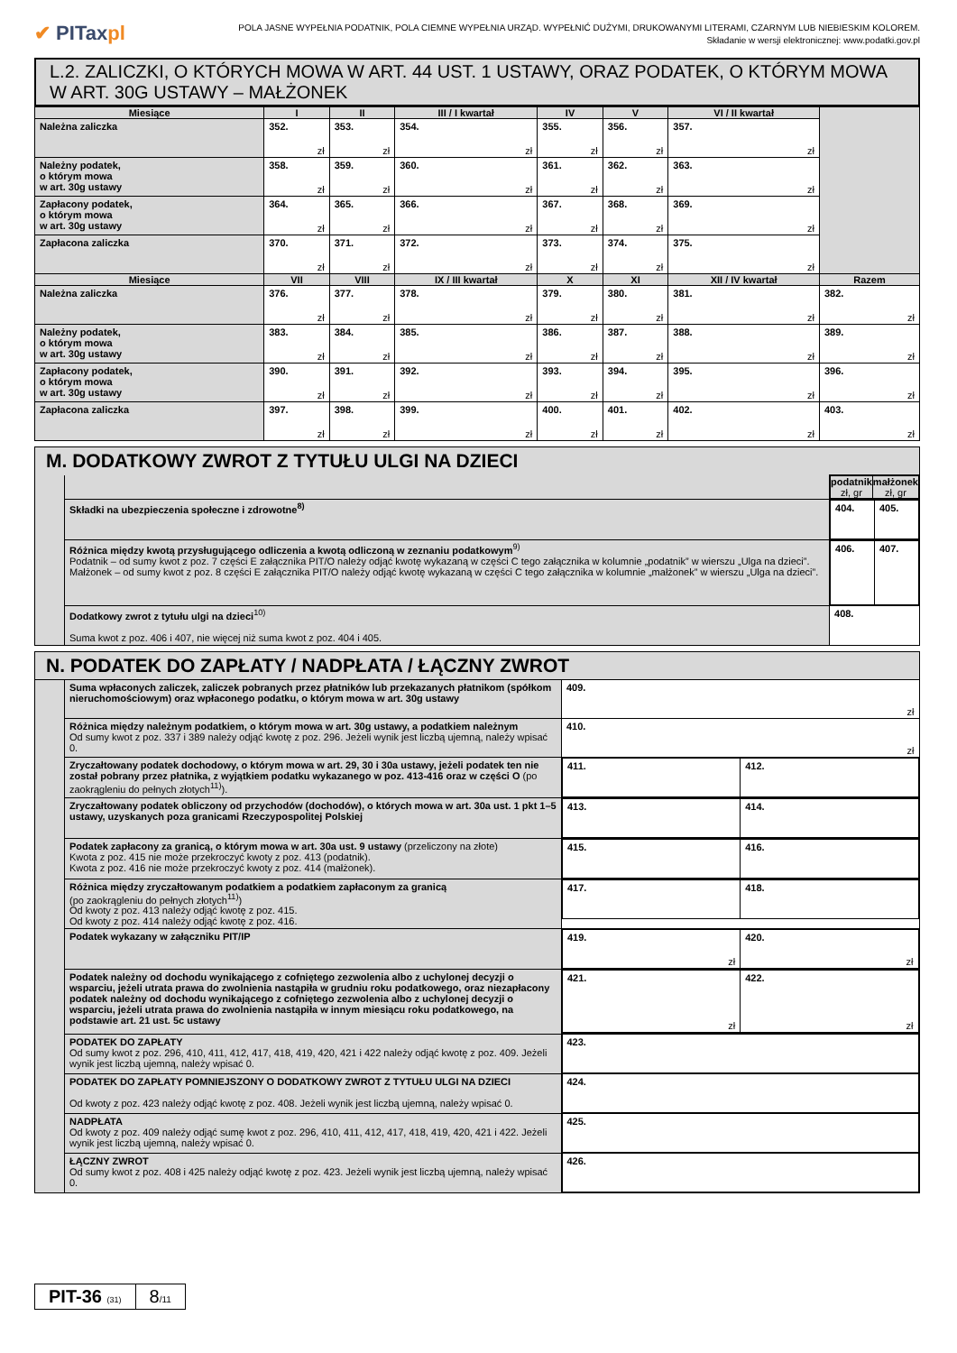✔ PITaxpl
POLA JASNE WYPEŁNIA PODATNIK, POLA CIEMNE WYPEŁNIA URZĄD. WYPEŁNIĆ DUŻYMI, DRUKOWANYMI LITERAMI, CZARNYM LUB NIEBIESKIM KOLOREM.
Składanie w wersji elektronicznej: www.podatki.gov.pl
L.2. ZALICZKI, O KTÓRYCH MOWA W ART. 44 UST. 1 USTAWY, ORAZ PODATEK, O KTÓRYM MOWA W ART. 30G USTAWY – MAŁŻONEK
| Miesiące | I | II | III / I kwartał | IV | V | VI / II kwartał | |
| --- | --- | --- | --- | --- | --- | --- | --- |
| Należna zaliczka | 352. zł | 353. zł | 354. zł | 355. zł | 356. zł | 357. zł | |
| Należny podatek, o którym mowa w art. 30g ustawy | 358. zł | 359. zł | 360. zł | 361. zł | 362. zł | 363. zł | |
| Zapłacony podatek, o którym mowa w art. 30g ustawy | 364. zł | 365. zł | 366. zł | 367. zł | 368. zł | 369. zł | |
| Zapłacona zaliczka | 370. zł | 371. zł | 372. zł | 373. zł | 374. zł | 375. zł | |
| Miesiące | VII | VIII | IX / III kwartał | X | XI | XII / IV kwartał | Razem |
| Należna zaliczka | 376. zł | 377. zł | 378. zł | 379. zł | 380. zł | 381. zł | 382. zł |
| Należny podatek, o którym mowa w art. 30g ustawy | 383. zł | 384. zł | 385. zł | 386. zł | 387. zł | 388. zł | 389. zł |
| Zapłacony podatek, o którym mowa w art. 30g ustawy | 390. zł | 391. zł | 392. zł | 393. zł | 394. zł | 395. zł | 396. zł |
| Zapłacona zaliczka | 397. zł | 398. zł | 399. zł | 400. zł | 401. zł | 402. zł | 403. zł |
| M. DODATKOWY ZWROT Z TYTUŁU ULGI NA DZIECI | | |
| | | / podatnik zł, gr / małżonek zł, gr / / --- / --- / |
| | Składki na ubezpieczenia społeczne i zdrowotne<sup>8)</sup> | / 404. / 405. / |
| | Różnica między kwotą przysługującego odliczenia a kwotą odliczoną w zeznaniu podatkowym<sup>9)</sup> Podatnik – od sumy kwot z poz. 7 części E załącznika PIT/O należy odjąć kwotę wykazaną w części C tego załącznika w kolumnie „podatnik” w wierszu „Ulga na dzieci”. Małżonek – od sumy kwot z poz. 8 części E załącznika PIT/O należy odjąć kwotę wykazaną w części C tego załącznika w kolumnie „małżonek” w wierszu „Ulga na dzieci”. | / 406. / 407. / |
| | Dodatkowy zwrot z tytułu ulgi na dzieci<sup>10)</sup> Suma kwot z poz. 406 i 407, nie więcej niż suma kwot z poz. 404 i 405. | 408. |
| N. PODATEK DO ZAPŁATY / NADPŁATA / ŁĄCZNY ZWROT | | |
| | Suma wpłaconych zaliczek, zaliczek pobranych przez płatników lub przekazanych płatnikom (spółkom nieruchomościowym) oraz wpłaconego podatku, o którym mowa w art. 30g ustawy | 409. zł |
| | Różnica między należnym podatkiem, o którym mowa w art. 30g ustawy, a podatkiem należnym Od sumy kwot z poz. 337 i 389 należy odjąć kwotę z poz. 296. Jeżeli wynik jest liczbą ujemną, należy wpisać 0. | 410. zł |
| | Zryczałtowany podatek dochodowy, o którym mowa w art. 29, 30 i 30a ustawy, jeżeli podatek ten nie został pobrany przez płatnika, z wyjątkiem podatku wykazanego w poz. 413-416 oraz w części O (po zaokrągleniu do pełnych złotych<sup>11)</sup>). | / 411. / 412. / |
| | Zryczałtowany podatek obliczony od przychodów (dochodów), o których mowa w art. 30a ust. 1 pkt 1–5 ustawy, uzyskanych poza granicami Rzeczypospolitej Polskiej | / 413. / 414. / |
| | Podatek zapłacony za granicą, o którym mowa w art. 30a ust. 9 ustawy (przeliczony na złote) Kwota z poz. 415 nie może przekroczyć kwoty z poz. 413 (podatnik). Kwota z poz. 416 nie może przekroczyć kwoty z poz. 414 (małżonek). | / 415. / 416. / |
| | Różnica między zryczałtowanym podatkiem a podatkiem zapłaconym za granicą (po zaokrągleniu do pełnych złotych<sup>11)</sup>) Od kwoty z poz. 413 należy odjąć kwotę z poz. 415. Od kwoty z poz. 414 należy odjąć kwotę z poz. 416. | / 417. / 418. / |
| | Podatek wykazany w załączniku PIT/IP | / 419. zł / 420. zł / |
| | Podatek należny od dochodu wynikającego z cofniętego zezwolenia albo z uchylonej decyzji o wsparciu, jeżeli utrata prawa do zwolnienia nastąpiła w grudniu roku podatkowego, oraz niezapłacony podatek należny od dochodu wynikającego z cofniętego zezwolenia albo z uchylonej decyzji o wsparciu, jeżeli utrata prawa do zwolnienia nastąpiła w innym miesiącu roku podatkowego, na podstawie art. 21 ust. 5c ustawy | / 421. zł / 422. zł / |
| | PODATEK DO ZAPŁATY Od sumy kwot z poz. 296, 410, 411, 412, 417, 418, 419, 420, 421 i 422 należy odjąć kwotę z poz. 409. Jeżeli wynik jest liczbą ujemną, należy wpisać 0. | 423. |
| | PODATEK DO ZAPŁATY POMNIEJSZONY O DODATKOWY ZWROT Z TYTUŁU ULGI NA DZIECI Od kwoty z poz. 423 należy odjąć kwotę z poz. 408. Jeżeli wynik jest liczbą ujemną, należy wpisać 0. | 424. |
| | NADPŁATA Od kwoty z poz. 409 należy odjąć sumę kwot z poz. 296, 410, 411, 412, 417, 418, 419, 420, 421 i 422. Jeżeli wynik jest liczbą ujemną, należy wpisać 0. | 425. |
| | ŁĄCZNY ZWROT Od sumy kwot z poz. 408 i 425 należy odjąć kwotę z poz. 423. Jeżeli wynik jest liczbą ujemną, należy wpisać 0. | 426. |
PIT-36 (31)
8/11